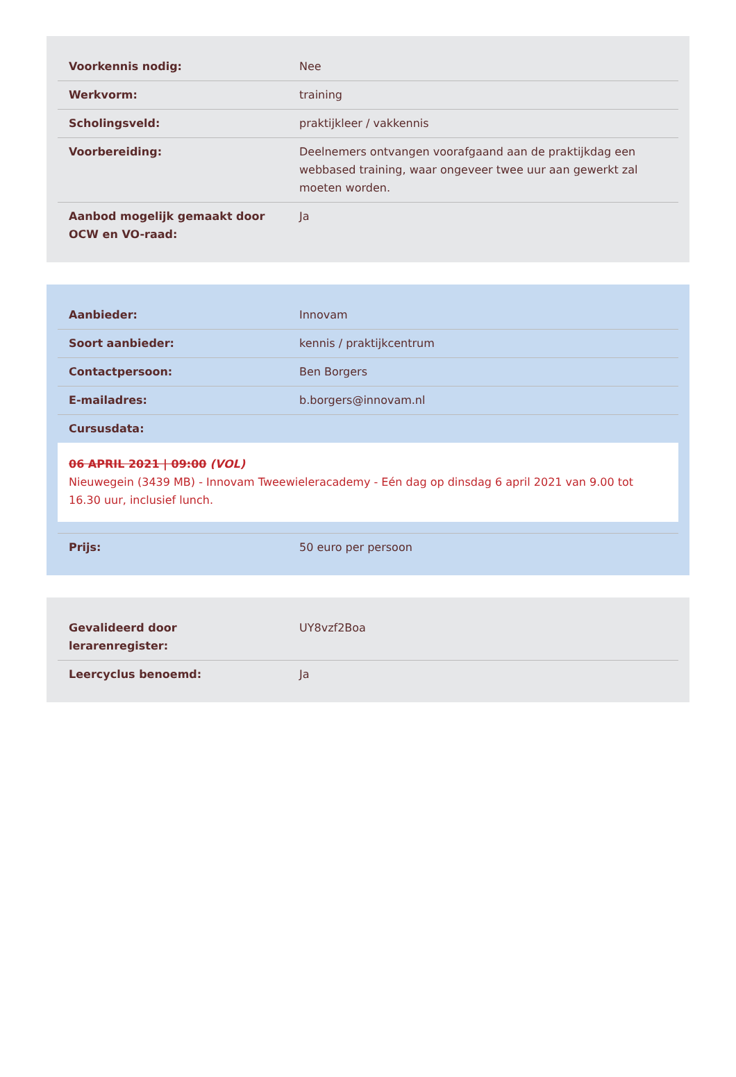| Voorkennis nodig: | Nee |
| Werkvorm: | training |
| Scholingsveld: | praktijkleer / vakkennis |
| Voorbereiding: | Deelnemers ontvangen voorafgaand aan de praktijkdag een webbased training, waar ongeveer twee uur aan gewerkt zal moeten worden. |
| Aanbod mogelijk gemaakt door OCW en VO-raad: | Ja |
| Aanbieder: | Innovam |
| Soort aanbieder: | kennis / praktijkcentrum |
| Contactpersoon: | Ben Borgers |
| E-mailadres: | b.borgers@innovam.nl |
| Cursusdata: | |
06 APRIL 2021 | 09:00 (VOL)
Nieuwegein (3439 MB) - Innovam Tweewieleracademy - Eén dag op dinsdag 6 april 2021 van 9.00 tot 16.30 uur, inclusief lunch.
| Prijs: | 50 euro per persoon |
| Gevalideerd door lerarenregister: | UY8vzf2Boa |
| Leercyclus benoemd: | Ja |